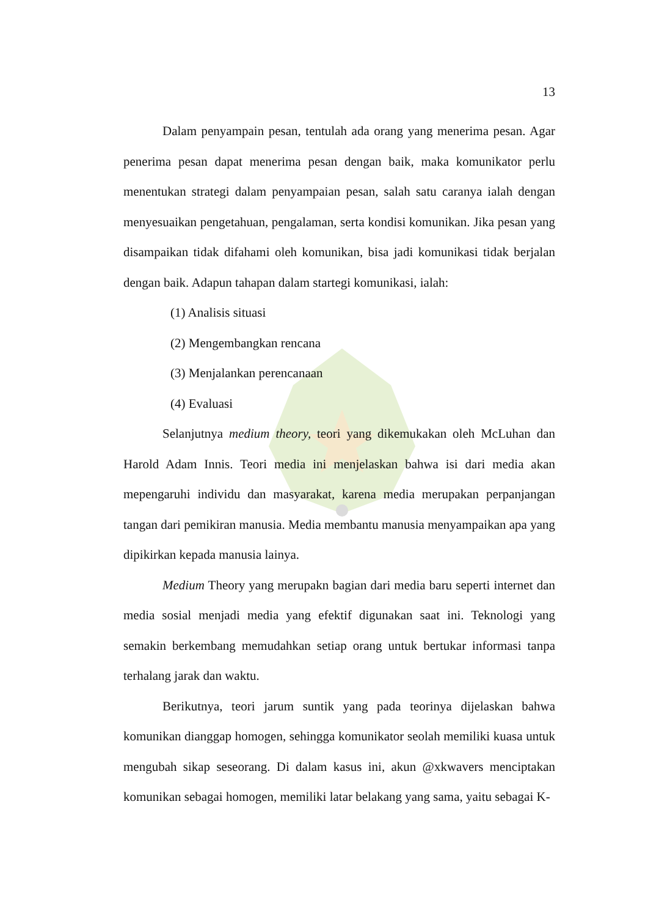13
Dalam penyampain pesan, tentulah ada orang yang menerima pesan. Agar penerima pesan dapat menerima pesan dengan baik, maka komunikator perlu menentukan strategi dalam penyampaian pesan, salah satu caranya ialah dengan menyesuaikan pengetahuan, pengalaman, serta kondisi komunikan. Jika pesan yang disampaikan tidak difahami oleh komunikan, bisa jadi komunikasi tidak berjalan dengan baik. Adapun tahapan dalam startegi komunikasi, ialah:
(1) Analisis situasi
(2) Mengembangkan rencana
(3) Menjalankan perencanaan
(4) Evaluasi
Selanjutnya medium theory, teori yang dikemukakan oleh McLuhan dan Harold Adam Innis. Teori media ini menjelaskan bahwa isi dari media akan mepengaruhi individu dan masyarakat, karena media merupakan perpanjangan tangan dari pemikiran manusia. Media membantu manusia menyampaikan apa yang dipikirkan kepada manusia lainya.
Medium Theory yang merupakn bagian dari media baru seperti internet dan media sosial menjadi media yang efektif digunakan saat ini. Teknologi yang semakin berkembang memudahkan setiap orang untuk bertukar informasi tanpa terhalang jarak dan waktu.
Berikutnya, teori jarum suntik yang pada teorinya dijelaskan bahwa komunikan dianggap homogen, sehingga komunikator seolah memiliki kuasa untuk mengubah sikap seseorang. Di dalam kasus ini, akun @xkwavers menciptakan komunikan sebagai homogen, memiliki latar belakang yang sama, yaitu sebagai K-